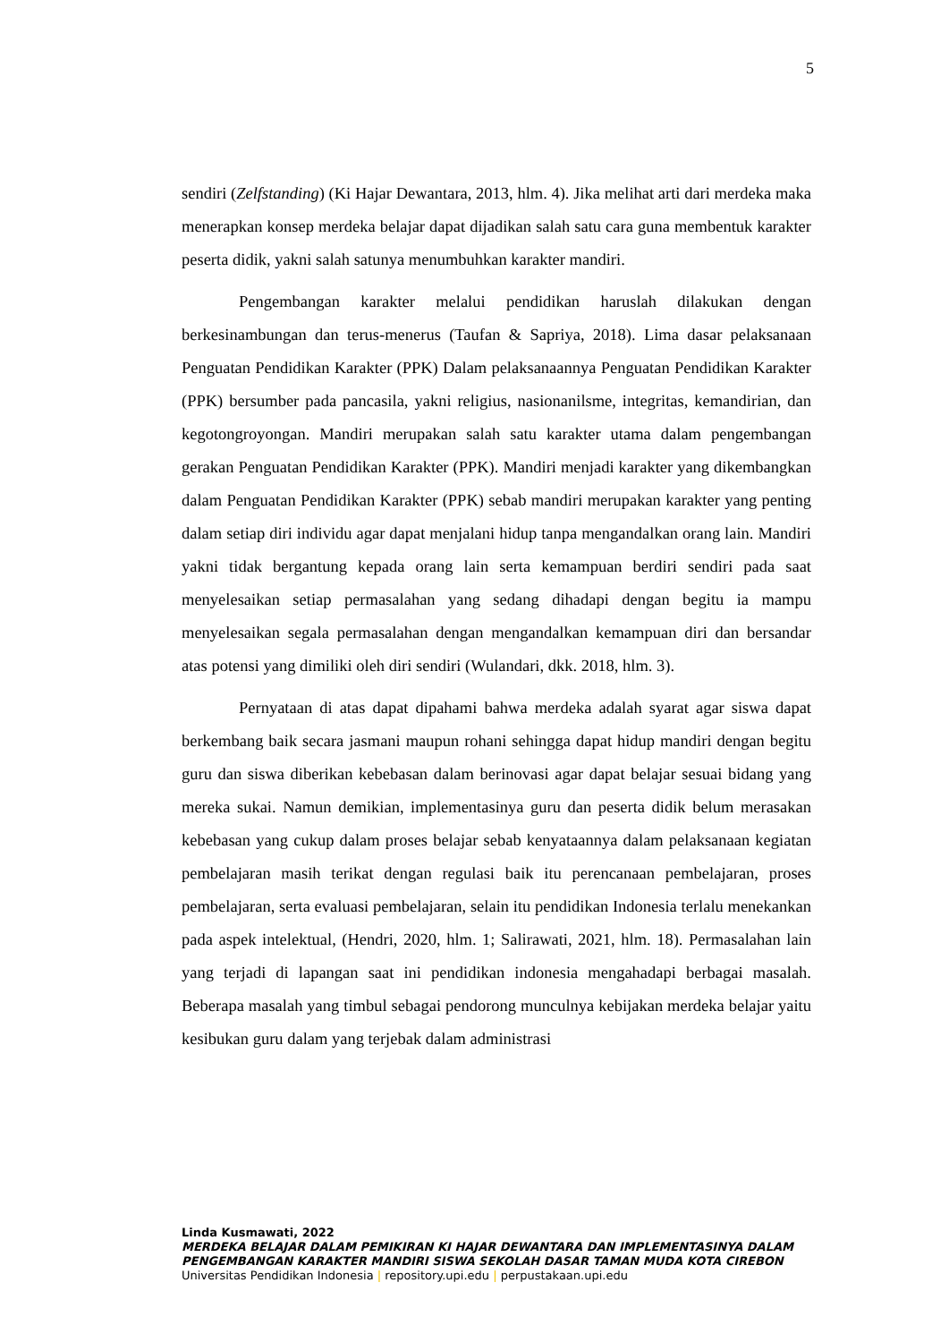5
sendiri (Zelfstanding) (Ki Hajar Dewantara, 2013, hlm. 4). Jika melihat arti dari merdeka maka menerapkan konsep merdeka belajar dapat dijadikan salah satu cara guna membentuk karakter peserta didik, yakni salah satunya menumbuhkan karakter mandiri.
Pengembangan karakter melalui pendidikan haruslah dilakukan dengan berkesinambungan dan terus-menerus (Taufan & Sapriya, 2018). Lima dasar pelaksanaan Penguatan Pendidikan Karakter (PPK) Dalam pelaksanaannya Penguatan Pendidikan Karakter (PPK) bersumber pada pancasila, yakni religius, nasionanilsme, integritas, kemandirian, dan kegotongroyongan. Mandiri merupakan salah satu karakter utama dalam pengembangan gerakan Penguatan Pendidikan Karakter (PPK). Mandiri menjadi karakter yang dikembangkan dalam Penguatan Pendidikan Karakter (PPK) sebab mandiri merupakan karakter yang penting dalam setiap diri individu agar dapat menjalani hidup tanpa mengandalkan orang lain. Mandiri yakni tidak bergantung kepada orang lain serta kemampuan berdiri sendiri pada saat menyelesaikan setiap permasalahan yang sedang dihadapi dengan begitu ia mampu menyelesaikan segala permasalahan dengan mengandalkan kemampuan diri dan bersandar atas potensi yang dimiliki oleh diri sendiri (Wulandari, dkk. 2018, hlm. 3).
Pernyataan di atas dapat dipahami bahwa merdeka adalah syarat agar siswa dapat berkembang baik secara jasmani maupun rohani sehingga dapat hidup mandiri dengan begitu guru dan siswa diberikan kebebasan dalam berinovasi agar dapat belajar sesuai bidang yang mereka sukai. Namun demikian, implementasinya guru dan peserta didik belum merasakan kebebasan yang cukup dalam proses belajar sebab kenyataannya dalam pelaksanaan kegiatan pembelajaran masih terikat dengan regulasi baik itu perencanaan pembelajaran, proses pembelajaran, serta evaluasi pembelajaran, selain itu pendidikan Indonesia terlalu menekankan pada aspek intelektual, (Hendri, 2020, hlm. 1; Salirawati, 2021, hlm. 18). Permasalahan lain yang terjadi di lapangan saat ini pendidikan indonesia mengahadapi berbagai masalah. Beberapa masalah yang timbul sebagai pendorong munculnya kebijakan merdeka belajar yaitu kesibukan guru dalam yang terjebak dalam administrasi
Linda Kusmawati, 2022
MERDEKA BELAJAR DALAM PEMIKIRAN KI HAJAR DEWANTARA DAN IMPLEMENTASINYA DALAM PENGEMBANGAN KARAKTER MANDIRI SISWA SEKOLAH DASAR TAMAN MUDA KOTA CIREBON
Universitas Pendidikan Indonesia | repository.upi.edu | perpustakaan.upi.edu